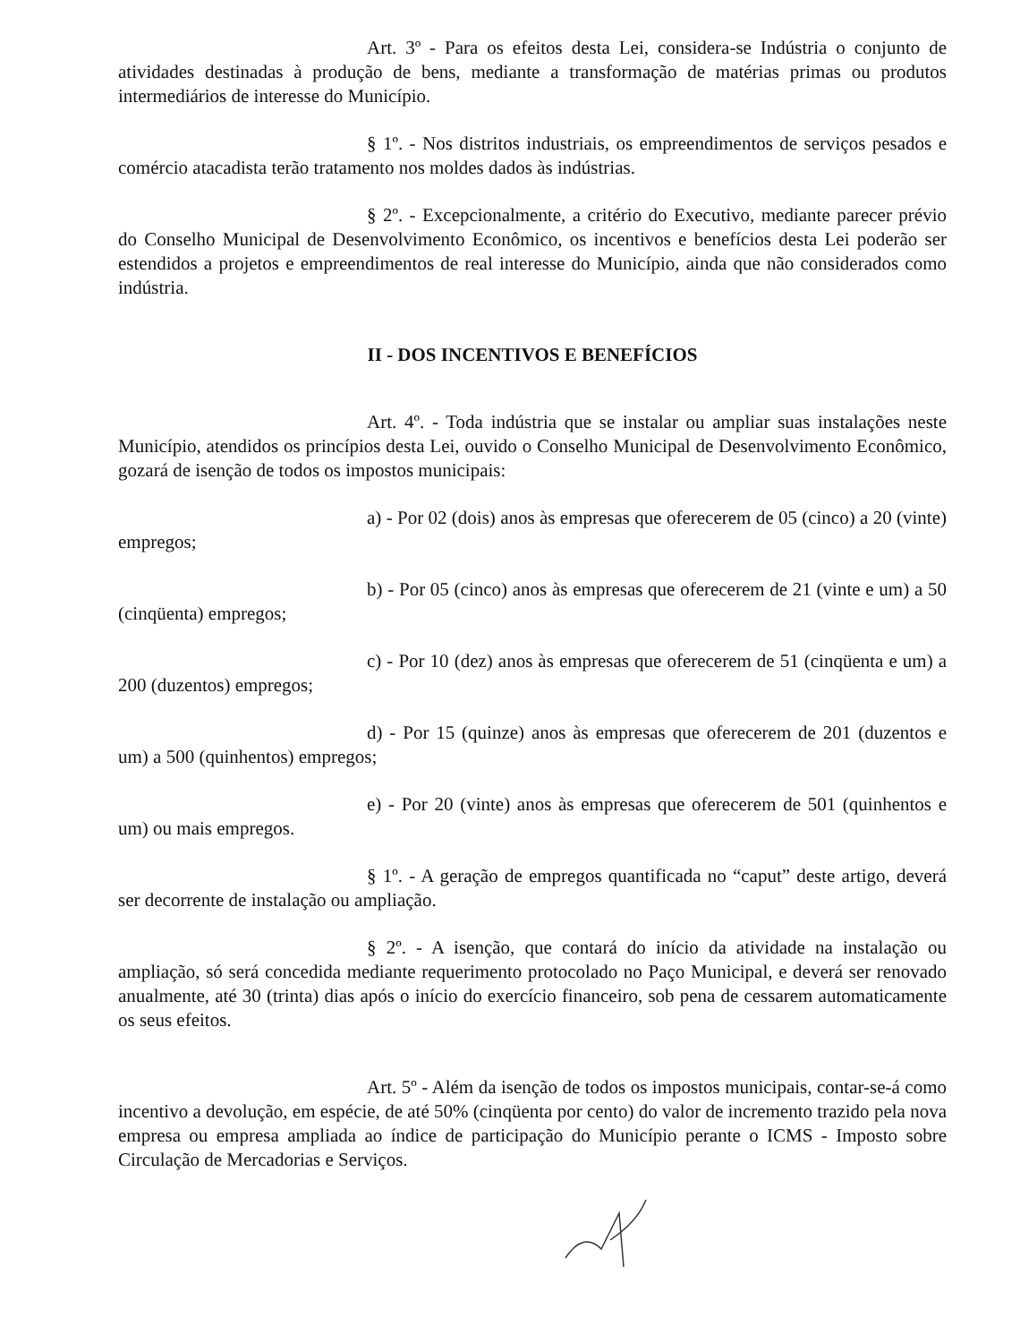Art. 3º - Para os efeitos desta Lei, considera-se Indústria o conjunto de atividades destinadas à produção de bens, mediante a transformação de matérias primas ou produtos intermediários de interesse do Município.
§ 1º. - Nos distritos industriais, os empreendimentos de serviços pesados e comércio atacadista terão tratamento nos moldes dados às indústrias.
§ 2º. - Excepcionalmente, a critério do Executivo, mediante parecer prévio do Conselho Municipal de Desenvolvimento Econômico, os incentivos e benefícios desta Lei poderão ser estendidos a projetos e empreendimentos de real interesse do Município, ainda que não considerados como indústria.
II - DOS INCENTIVOS E BENEFÍCIOS
Art. 4º. - Toda indústria que se instalar ou ampliar suas instalações neste Município, atendidos os princípios desta Lei, ouvido o Conselho Municipal de Desenvolvimento Econômico, gozará de isenção de todos os impostos municipais:
a) - Por 02 (dois) anos às empresas que oferecerem de 05 (cinco) a 20 (vinte) empregos;
b) - Por 05 (cinco) anos às empresas que oferecerem de 21 (vinte e um) a 50 (cinqüenta) empregos;
c) - Por 10 (dez) anos às empresas que oferecerem de 51 (cinqüenta e um) a 200 (duzentos) empregos;
d) - Por 15 (quinze) anos às empresas que oferecerem de 201 (duzentos e um) a 500 (quinhentos) empregos;
e) - Por 20 (vinte) anos às empresas que oferecerem de 501 (quinhentos e um) ou mais empregos.
§ 1º. - A geração de empregos quantificada no “caput” deste artigo, deverá ser decorrente de instalação ou ampliação.
§ 2º. - A isenção, que contará do início da atividade na instalação ou ampliação, só será concedida mediante requerimento protocolado no Paço Municipal, e deverá ser renovado anualmente, até 30 (trinta) dias após o início do exercício financeiro, sob pena de cessarem automaticamente os seus efeitos.
Art. 5º - Além da isenção de todos os impostos municipais, contar-se-á como incentivo a devolução, em espécie, de até 50% (cinqüenta por cento) do valor de incremento trazido pela nova empresa ou empresa ampliada ao índice de participação do Município perante o ICMS - Imposto sobre Circulação de Mercadorias e Serviços.